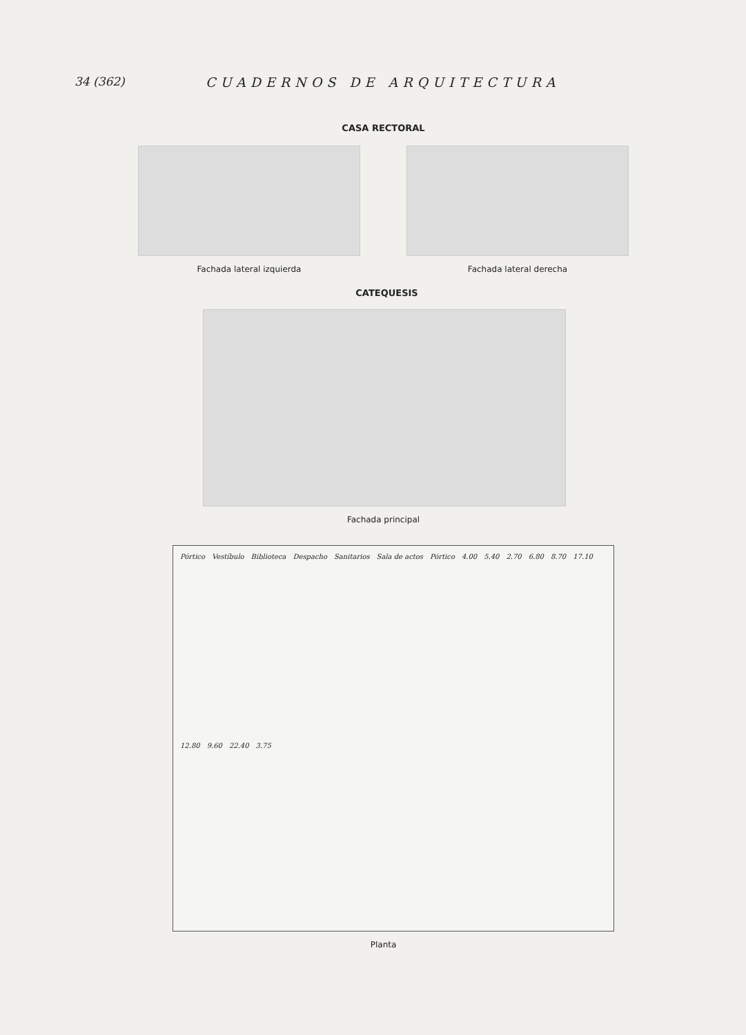34 (362) CUADERNOS DE ARQUITECTURA
CASA RECTORAL
Fachada lateral izquierda Fachada lateral derecha
CATEQUESIS
Fachada principal
Pórtico Vestíbulo Biblioteca Despacho Sanitarios Sala de actos Pórtico 4.00 5.40 2.70 6.80 8.70 17.10 12.80 9.60 22.40 3.75
Planta